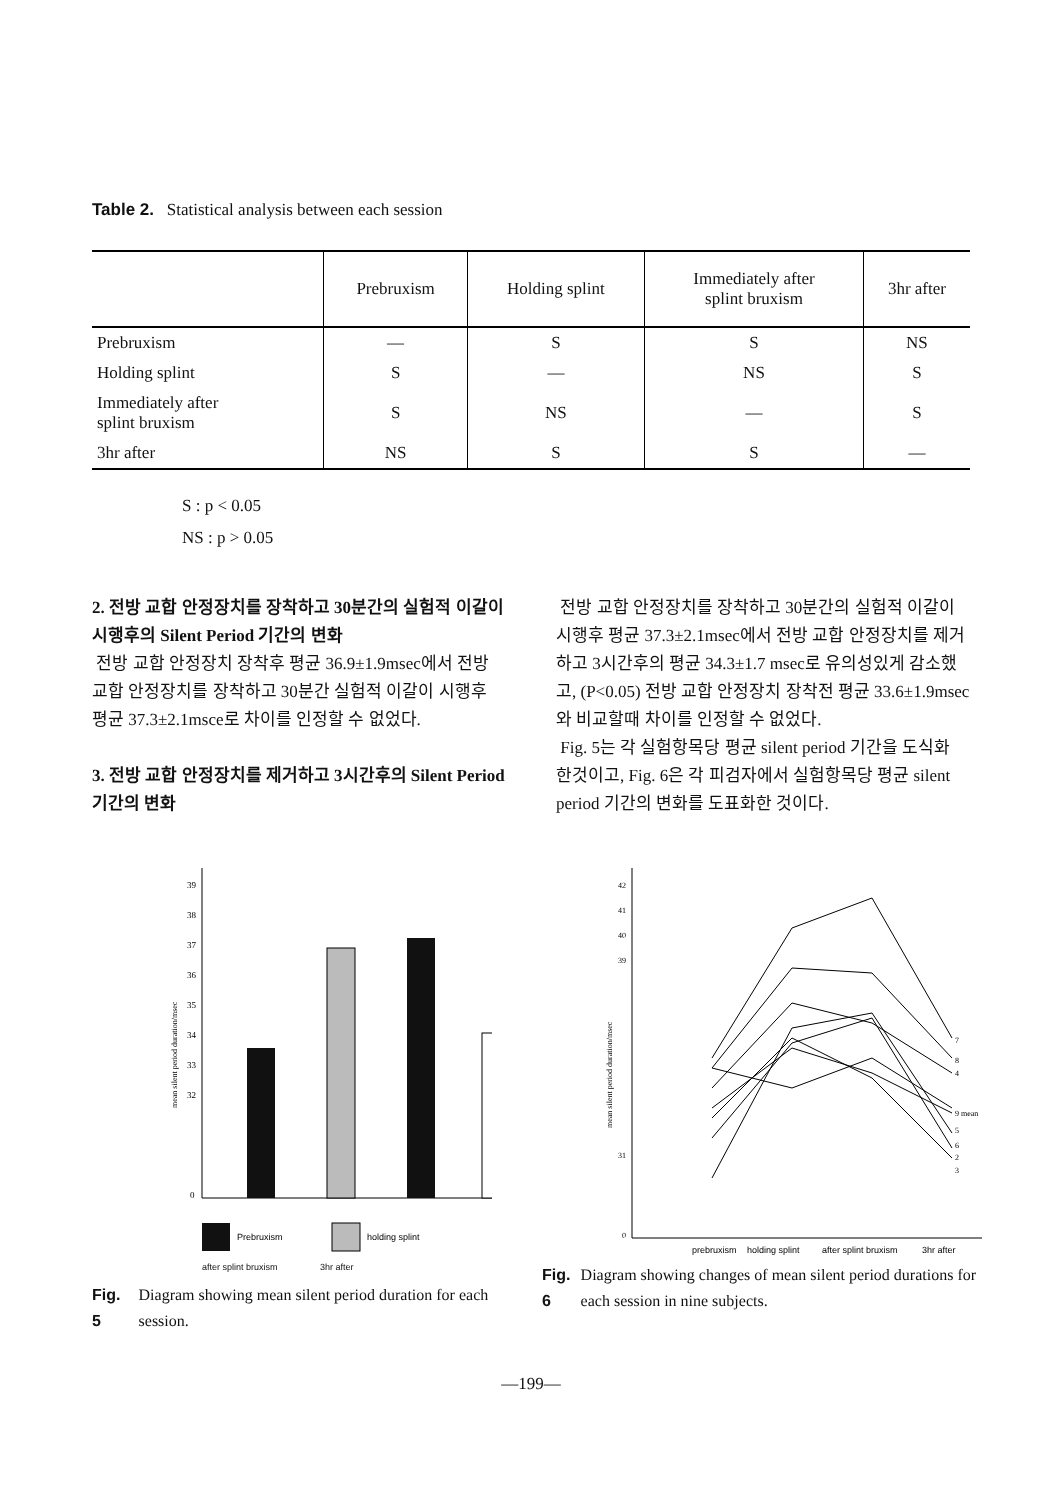Table 2. Statistical analysis between each session
| | Prebruxism | Holding splint | Immediately after splint bruxism | 3hr after |
| --- | --- | --- | --- | --- |
| Prebruxism | — | S | S | NS |
| Holding splint | S | — | NS | S |
| Immediately after splint bruxism | S | NS | — | S |
| 3hr after | NS | S | S | — |
S : p < 0.05
NS : p > 0.05
2. 전방 교합 안정장치를 장착하고 30분간의 실험적 이갈이 시행후의 Silent Period 기간의 변화
전방 교합 안정장치 장착후 평균 36.9±1.9msec에서 전방 교합 안정장치를 장착하고 30분간 실험적 이갈이 시행후 평균 37.3±2.1msce로 차이를 인정할 수 없었다.
3. 전방 교합 안정장치를 제거하고 3시간후의 Silent Period 기간의 변화
전방 교합 안정장치를 장착하고 30분간의 실험적 이갈이 시행후 평균 37.3±2.1msec에서 전방 교합 안정장치를 제거하고 3시간후의 평균 34.3±1.7 msec로 유의성있게 감소했고, (P<0.05) 전방 교합 안정장치 장착전 평균 33.6±1.9msec와 비교할때 차이를 인정할 수 없었다.
Fig. 5는 각 실험항목당 평균 silent period 기간을 도식화 한것이고, Fig. 6은 각 피검자에서 실험항목당 평균 silent period 기간의 변화를 도표화한 것이다.
39
38
37
36
35
34
33
32
0
mean silent period duration/msec
Prebruxism
holding splint
after splint bruxism 3hr after
Fig. 5 Diagram showing mean silent period duration for each session.
mean silent period duration/msec
42
41
40
39
31
0
7
8
4
9 mean
5
6
2
3
prebruxism
holding splint
after splint bruxism
3hr after
Fig. 6 Diagram showing changes of mean silent period durations for each session in nine subjects.
—199—